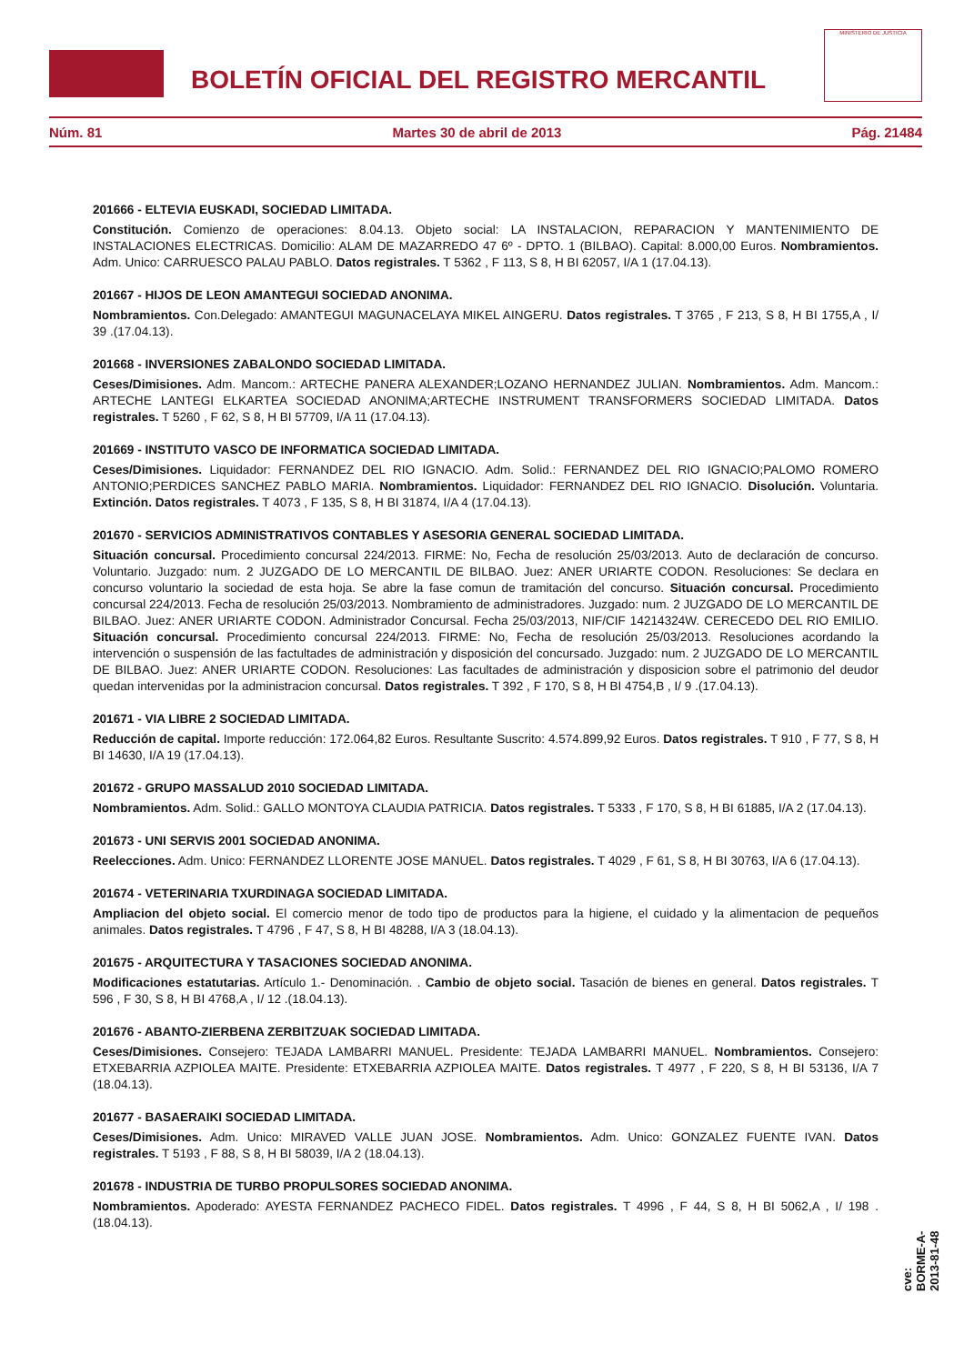BOLETÍN OFICIAL DEL REGISTRO MERCANTIL
MINISTERIO DE JUSTICIA
Núm. 81 Martes 30 de abril de 2013 Pág. 21484
201666 - ELTEVIA EUSKADI, SOCIEDAD LIMITADA.
Constitución. Comienzo de operaciones: 8.04.13. Objeto social: LA INSTALACION, REPARACION Y MANTENIMIENTO DE INSTALACIONES ELECTRICAS. Domicilio: ALAM DE MAZARREDO 47 6º - DPTO. 1 (BILBAO). Capital: 8.000,00 Euros. Nombramientos. Adm. Unico: CARRUESCO PALAU PABLO. Datos registrales. T 5362 , F 113, S 8, H BI 62057, I/A 1 (17.04.13).
201667 - HIJOS DE LEON AMANTEGUI SOCIEDAD ANONIMA.
Nombramientos. Con.Delegado: AMANTEGUI MAGUNACELAYA MIKEL AINGERU. Datos registrales. T 3765 , F 213, S 8, H BI 1755,A , I/ 39 .(17.04.13).
201668 - INVERSIONES ZABALONDO SOCIEDAD LIMITADA.
Ceses/Dimisiones. Adm. Mancom.: ARTECHE PANERA ALEXANDER;LOZANO HERNANDEZ JULIAN. Nombramientos. Adm. Mancom.: ARTECHE LANTEGI ELKARTEA SOCIEDAD ANONIMA;ARTECHE INSTRUMENT TRANSFORMERS SOCIEDAD LIMITADA. Datos registrales. T 5260 , F 62, S 8, H BI 57709, I/A 11 (17.04.13).
201669 - INSTITUTO VASCO DE INFORMATICA SOCIEDAD LIMITADA.
Ceses/Dimisiones. Liquidador: FERNANDEZ DEL RIO IGNACIO. Adm. Solid.: FERNANDEZ DEL RIO IGNACIO;PALOMO ROMERO ANTONIO;PERDICES SANCHEZ PABLO MARIA. Nombramientos. Liquidador: FERNANDEZ DEL RIO IGNACIO. Disolución. Voluntaria. Extinción. Datos registrales. T 4073 , F 135, S 8, H BI 31874, I/A 4 (17.04.13).
201670 - SERVICIOS ADMINISTRATIVOS CONTABLES Y ASESORIA GENERAL SOCIEDAD LIMITADA.
Situación concursal. Procedimiento concursal 224/2013. FIRME: No, Fecha de resolución 25/03/2013. Auto de declaración de concurso. Voluntario. Juzgado: num. 2 JUZGADO DE LO MERCANTIL DE BILBAO. Juez: ANER URIARTE CODON. Resoluciones: Se declara en concurso voluntario la sociedad de esta hoja. Se abre la fase comun de tramitación del concurso. Situación concursal. Procedimiento concursal 224/2013. Fecha de resolución 25/03/2013. Nombramiento de administradores. Juzgado: num. 2 JUZGADO DE LO MERCANTIL DE BILBAO. Juez: ANER URIARTE CODON. Administrador Concursal. Fecha 25/03/2013, NIF/CIF 14214324W. CERECEDO DEL RIO EMILIO. Situación concursal. Procedimiento concursal 224/2013. FIRME: No, Fecha de resolución 25/03/2013. Resoluciones acordando la intervención o suspensión de las factultades de administración y disposición del concursado. Juzgado: num. 2 JUZGADO DE LO MERCANTIL DE BILBAO. Juez: ANER URIARTE CODON. Resoluciones: Las facultades de administración y disposicion sobre el patrimonio del deudor quedan intervenidas por la administracion concursal. Datos registrales. T 392 , F 170, S 8, H BI 4754,B , I/ 9 .(17.04.13).
201671 - VIA LIBRE 2 SOCIEDAD LIMITADA.
Reducción de capital. Importe reducción: 172.064,82 Euros. Resultante Suscrito: 4.574.899,92 Euros. Datos registrales. T 910 , F 77, S 8, H BI 14630, I/A 19 (17.04.13).
201672 - GRUPO MASSALUD 2010 SOCIEDAD LIMITADA.
Nombramientos. Adm. Solid.: GALLO MONTOYA CLAUDIA PATRICIA. Datos registrales. T 5333 , F 170, S 8, H BI 61885, I/A 2 (17.04.13).
201673 - UNI SERVIS 2001 SOCIEDAD ANONIMA.
Reelecciones. Adm. Unico: FERNANDEZ LLORENTE JOSE MANUEL. Datos registrales. T 4029 , F 61, S 8, H BI 30763, I/A 6 (17.04.13).
201674 - VETERINARIA TXURDINAGA SOCIEDAD LIMITADA.
Ampliacion del objeto social. El comercio menor de todo tipo de productos para la higiene, el cuidado y la alimentacion de pequeños animales. Datos registrales. T 4796 , F 47, S 8, H BI 48288, I/A 3 (18.04.13).
201675 - ARQUITECTURA Y TASACIONES SOCIEDAD ANONIMA.
Modificaciones estatutarias. Artículo 1.- Denominación. . Cambio de objeto social. Tasación de bienes en general. Datos registrales. T 596 , F 30, S 8, H BI 4768,A , I/ 12 .(18.04.13).
201676 - ABANTO-ZIERBENA ZERBITZUAK SOCIEDAD LIMITADA.
Ceses/Dimisiones. Consejero: TEJADA LAMBARRI MANUEL. Presidente: TEJADA LAMBARRI MANUEL. Nombramientos. Consejero: ETXEBARRIA AZPIOLEA MAITE. Presidente: ETXEBARRIA AZPIOLEA MAITE. Datos registrales. T 4977 , F 220, S 8, H BI 53136, I/A 7 (18.04.13).
201677 - BASAERAIKI SOCIEDAD LIMITADA.
Ceses/Dimisiones. Adm. Unico: MIRAVED VALLE JUAN JOSE. Nombramientos. Adm. Unico: GONZALEZ FUENTE IVAN. Datos registrales. T 5193 , F 88, S 8, H BI 58039, I/A 2 (18.04.13).
201678 - INDUSTRIA DE TURBO PROPULSORES SOCIEDAD ANONIMA.
Nombramientos. Apoderado: AYESTA FERNANDEZ PACHECO FIDEL. Datos registrales. T 4996 , F 44, S 8, H BI 5062,A , I/ 198 .(18.04.13).
cve: BORME-A-2013-81-48